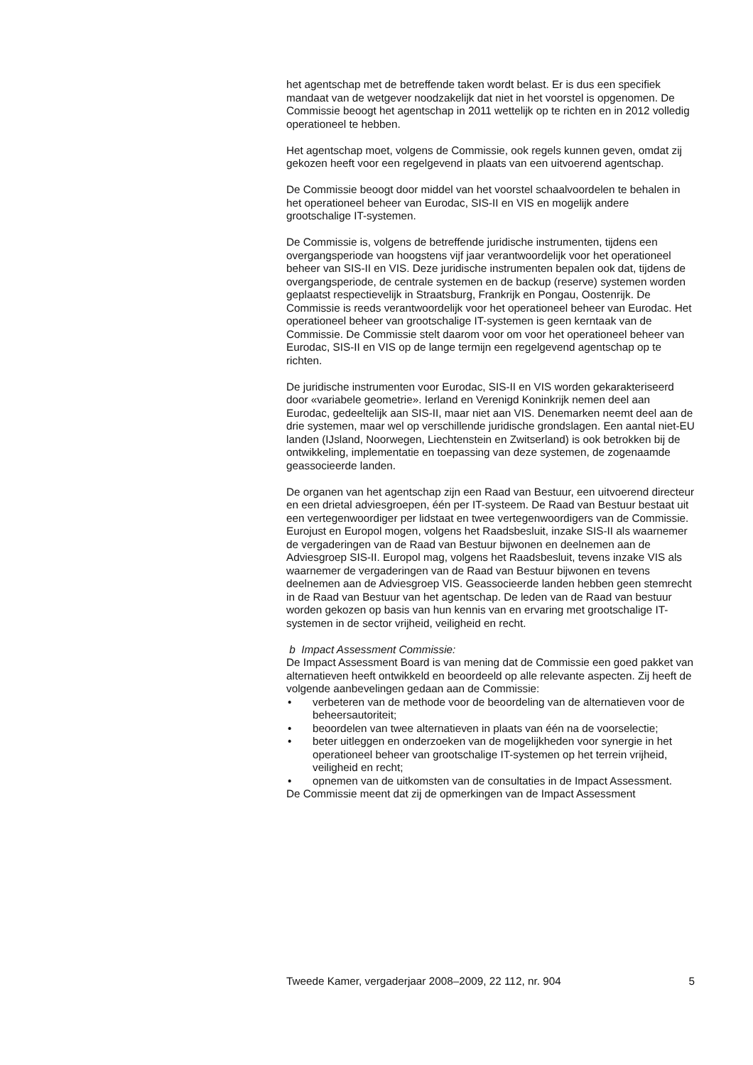het agentschap met de betreffende taken wordt belast. Er is dus een specifiek mandaat van de wetgever noodzakelijk dat niet in het voorstel is opgenomen. De Commissie beoogt het agentschap in 2011 wettelijk op te richten en in 2012 volledig operationeel te hebben.
Het agentschap moet, volgens de Commissie, ook regels kunnen geven, omdat zij gekozen heeft voor een regelgevend in plaats van een uitvoerend agentschap.
De Commissie beoogt door middel van het voorstel schaalvoordelen te behalen in het operationeel beheer van Eurodac, SIS-II en VIS en mogelijk andere grootschalige IT-systemen.
De Commissie is, volgens de betreffende juridische instrumenten, tijdens een overgangsperiode van hoogstens vijf jaar verantwoordelijk voor het operationeel beheer van SIS-II en VIS. Deze juridische instrumenten bepalen ook dat, tijdens de overgangsperiode, de centrale systemen en de backup (reserve) systemen worden geplaatst respectievelijk in Straatsburg, Frankrijk en Pongau, Oostenrijk. De Commissie is reeds verantwoordelijk voor het operationeel beheer van Eurodac. Het operationeel beheer van grootschalige IT-systemen is geen kerntaak van de Commissie. De Commissie stelt daarom voor om voor het operationeel beheer van Eurodac, SIS-II en VIS op de lange termijn een regelgevend agentschap op te richten.
De juridische instrumenten voor Eurodac, SIS-II en VIS worden gekarakteriseerd door «variabele geometrie». Ierland en Verenigd Koninkrijk nemen deel aan Eurodac, gedeeltelijk aan SIS-II, maar niet aan VIS. Denemarken neemt deel aan de drie systemen, maar wel op verschillende juridische grondslagen. Een aantal niet-EU landen (IJsland, Noorwegen, Liechtenstein en Zwitserland) is ook betrokken bij de ontwikkeling, implementatie en toepassing van deze systemen, de zogenaamde geassocieerde landen.
De organen van het agentschap zijn een Raad van Bestuur, een uitvoerend directeur en een drietal adviesgroepen, één per IT-systeem. De Raad van Bestuur bestaat uit een vertegenwoordiger per lidstaat en twee vertegenwoordigers van de Commissie. Eurojust en Europol mogen, volgens het Raadsbesluit, inzake SIS-II als waarnemer de vergaderingen van de Raad van Bestuur bijwonen en deelnemen aan de Adviesgroep SIS-II. Europol mag, volgens het Raadsbesluit, tevens inzake VIS als waarnemer de vergaderingen van de Raad van Bestuur bijwonen en tevens deelnemen aan de Adviesgroep VIS. Geassocieerde landen hebben geen stemrecht in de Raad van Bestuur van het agentschap. De leden van de Raad van bestuur worden gekozen op basis van hun kennis van en ervaring met grootschalige IT-systemen in de sector vrijheid, veiligheid en recht.
b Impact Assessment Commissie:
De Impact Assessment Board is van mening dat de Commissie een goed pakket van alternatieven heeft ontwikkeld en beoordeeld op alle relevante aspecten. Zij heeft de volgende aanbevelingen gedaan aan de Commissie:
• verbeteren van de methode voor de beoordeling van de alternatieven voor de beheersautoriteit;
• beoordelen van twee alternatieven in plaats van één na de voorselectie;
• beter uitleggen en onderzoeken van de mogelijkheden voor synergie in het operationeel beheer van grootschalige IT-systemen op het terrein vrijheid, veiligheid en recht;
• opnemen van de uitkomsten van de consultaties in de Impact Assessment.
De Commissie meent dat zij de opmerkingen van de Impact Assessment
Tweede Kamer, vergaderjaar 2008–2009, 22 112, nr. 904 5